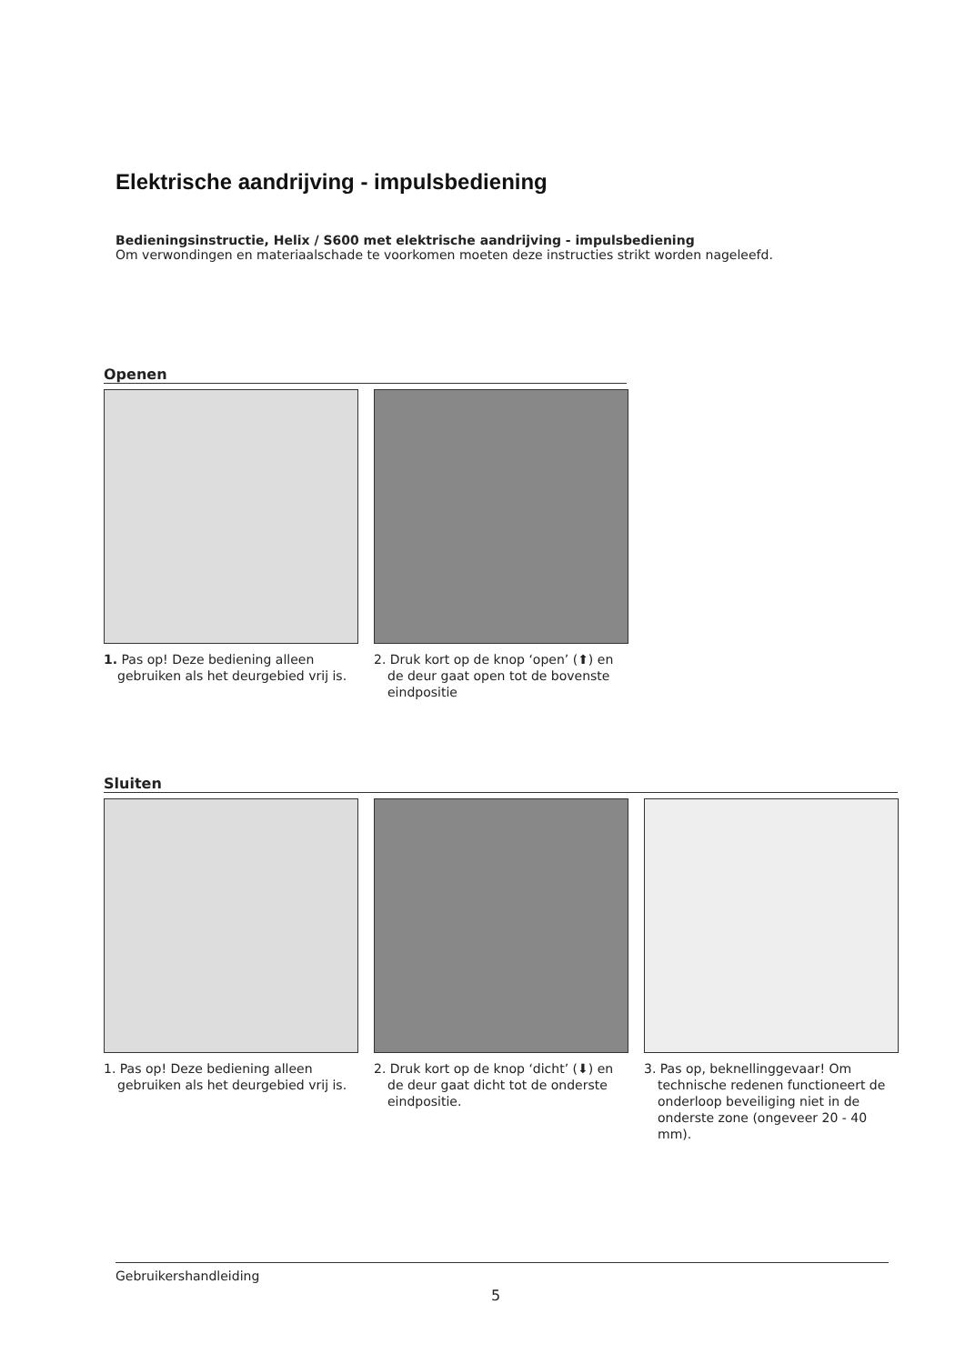Elektrische aandrijving - impulsbediening
Bedieningsinstructie, Helix / S600 met elektrische aandrijving - impulsbediening
Om verwondingen en materiaalschade te voorkomen moeten deze instructies strikt worden nageleefd.
Openen
1. Pas op! Deze bediening alleen gebruiken als het deurgebied vrij is.
2. Druk kort op de knop ‘open’ (⬆) en de deur gaat open tot de bovenste eindpositie
Sluiten
1. Pas op! Deze bediening alleen gebruiken als het deurgebied vrij is.
2. Druk kort op de knop ‘dicht’ (⬇) en de deur gaat dicht tot de onderste eindpositie.
3. Pas op, beknellinggevaar! Om technische redenen functioneert de onderloop beveiliging niet in de onderste zone (ongeveer 20 - 40 mm).
Gebruikershandleiding
5